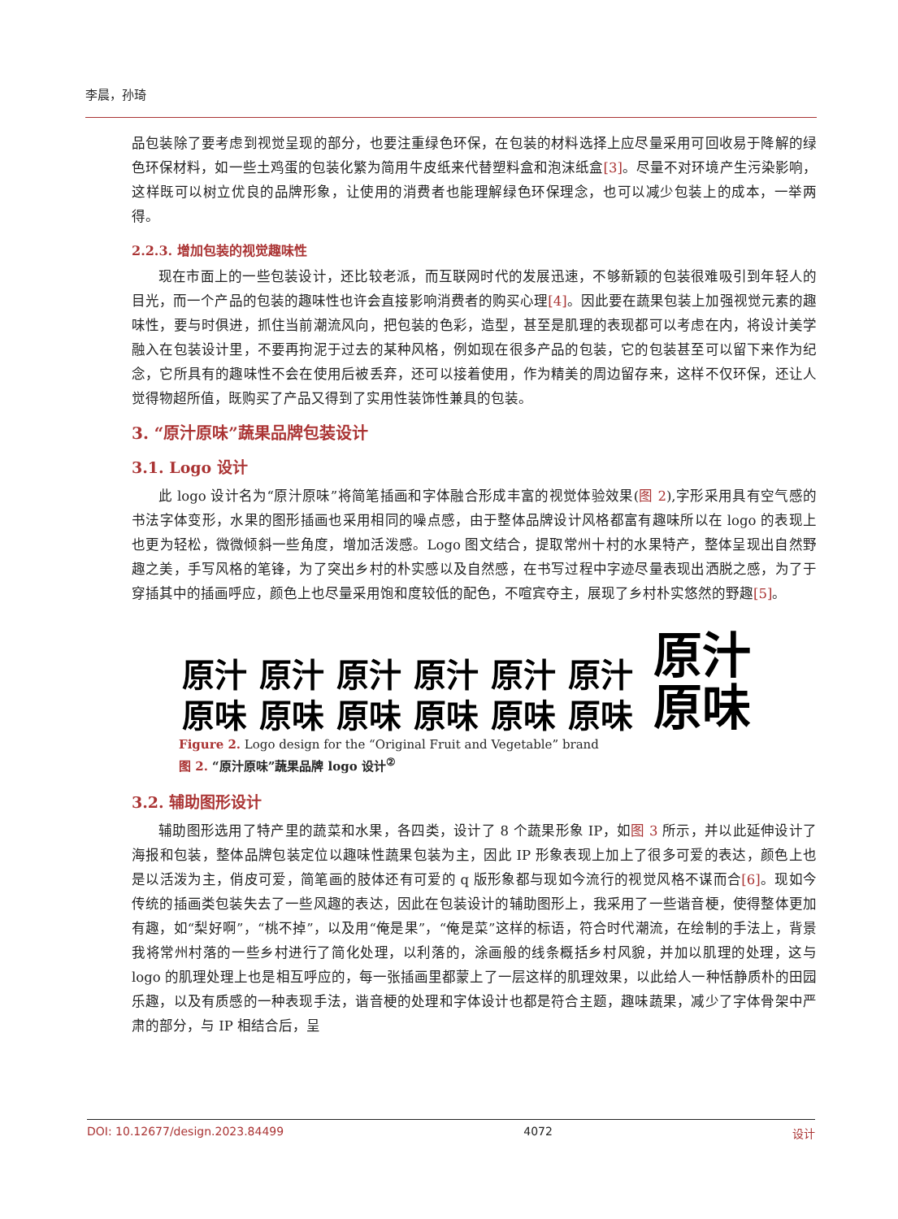李晨，孙琦
品包装除了要考虑到视觉呈现的部分，也要注重绿色环保，在包装的材料选择上应尽量采用可回收易于降解的绿色环保材料，如一些土鸡蛋的包装化繁为简用牛皮纸来代替塑料盒和泡沫纸盒[3]。尽量不对环境产生污染影响，这样既可以树立优良的品牌形象，让使用的消费者也能理解绿色环保理念，也可以减少包装上的成本，一举两得。
2.2.3. 增加包装的视觉趣味性
现在市面上的一些包装设计，还比较老派，而互联网时代的发展迅速，不够新颖的包装很难吸引到年轻人的目光，而一个产品的包装的趣味性也许会直接影响消费者的购买心理[4]。因此要在蔬果包装上加强视觉元素的趣味性，要与时俱进，抓住当前潮流风向，把包装的色彩，造型，甚至是肌理的表现都可以考虑在内，将设计美学融入在包装设计里，不要再拘泥于过去的某种风格，例如现在很多产品的包装，它的包装甚至可以留下来作为纪念，它所具有的趣味性不会在使用后被丢弃，还可以接着使用，作为精美的周边留存来，这样不仅环保，还让人觉得物超所值，既购买了产品又得到了实用性装饰性兼具的包装。
3. “原汁原味”蔬果品牌包装设计
3.1. Logo 设计
此 logo 设计名为“原汁原味”将简笔插画和字体融合形成丰富的视觉体验效果(图 2),字形采用具有空气感的书法字体变形，水果的图形插画也采用相同的噪点感，由于整体品牌设计风格都富有趣味所以在 logo 的表现上也更为轻松，微微倾斜一些角度，增加活泼感。Logo 图文结合，提取常州十村的水果特产，整体呈现出自然野趣之美，手写风格的笔锋，为了突出乡村的朴实感以及自然感，在书写过程中字迹尽量表现出洒脱之感，为了于穿插其中的插画呼应，颜色上也尽量采用饱和度较低的配色，不喧宾夺主，展现了乡村朴实悠然的野趣[5]。
原汁
原味
原汁
原味
原汁
原味
原汁
原味
原汁
原味
原汁
原味
原汁
原味
Figure 2. Logo design for the “Original Fruit and Vegetable” brand
图 2. “原汁原味”蔬果品牌 logo 设计<sup>②</sup>
3.2. 辅助图形设计
辅助图形选用了特产里的蔬菜和水果，各四类，设计了 8 个蔬果形象 IP，如图 3 所示，并以此延伸设计了海报和包装，整体品牌包装定位以趣味性蔬果包装为主，因此 IP 形象表现上加上了很多可爱的表达，颜色上也是以活泼为主，俏皮可爱，简笔画的肢体还有可爱的 q 版形象都与现如今流行的视觉风格不谋而合[6]。现如今传统的插画类包装失去了一些风趣的表达，因此在包装设计的辅助图形上，我采用了一些谐音梗，使得整体更加有趣，如“梨好啊”，“桃不掉”，以及用“俺是果”，“俺是菜”这样的标语，符合时代潮流，在绘制的手法上，背景我将常州村落的一些乡村进行了简化处理，以利落的，涂画般的线条概括乡村风貌，并加以肌理的处理，这与 logo 的肌理处理上也是相互呼应的，每一张插画里都蒙上了一层这样的肌理效果，以此给人一种恬静质朴的田园乐趣，以及有质感的一种表现手法，谐音梗的处理和字体设计也都是符合主题，趣味蔬果，减少了字体骨架中严肃的部分，与 IP 相结合后，呈
DOI: 10.12677/design.2023.84499 4072 设计